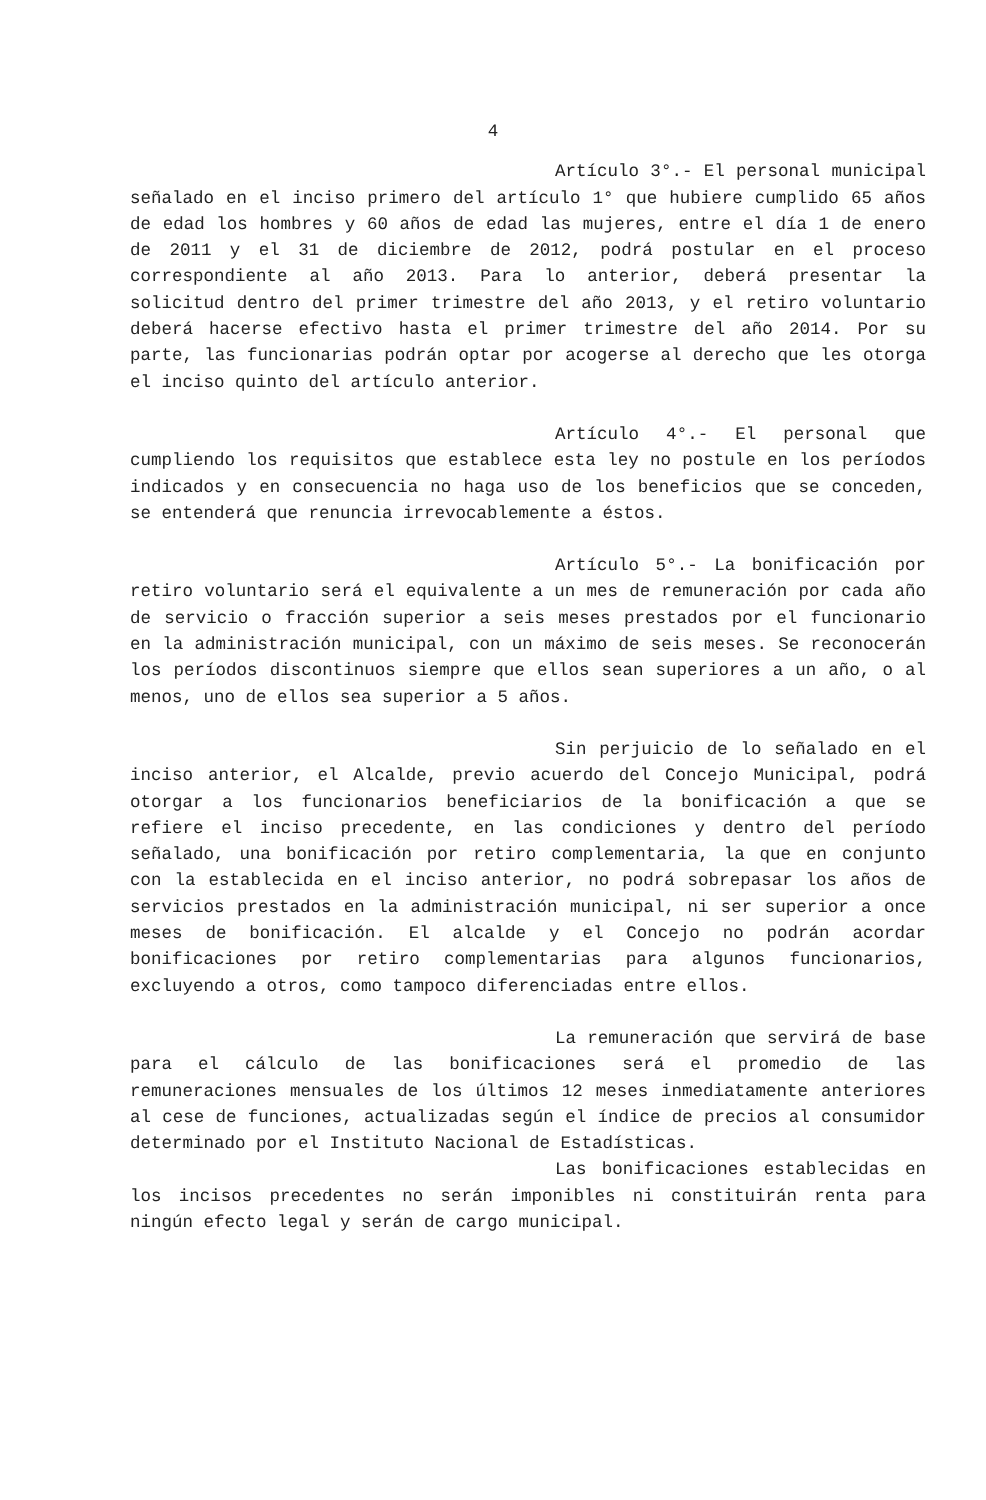4
Artículo 3°.- El personal municipal señalado en el inciso primero del artículo 1° que hubiere cumplido 65 años de edad los hombres y 60 años de edad las mujeres, entre el día 1 de enero de 2011 y el 31 de diciembre de 2012, podrá postular en el proceso correspondiente al año 2013. Para lo anterior, deberá presentar la solicitud dentro del primer trimestre del año 2013, y el retiro voluntario deberá hacerse efectivo hasta el primer trimestre del año 2014. Por su parte, las funcionarias podrán optar por acogerse al derecho que les otorga el inciso quinto del artículo anterior.
Artículo 4°.- El personal que cumpliendo los requisitos que establece esta ley no postule en los períodos indicados y en consecuencia no haga uso de los beneficios que se conceden, se entenderá que renuncia irrevocablemente a éstos.
Artículo 5°.- La bonificación por retiro voluntario será el equivalente a un mes de remuneración por cada año de servicio o fracción superior a seis meses prestados por el funcionario en la administración municipal, con un máximo de seis meses. Se reconocerán los períodos discontinuos siempre que ellos sean superiores a un año, o al menos, uno de ellos sea superior a 5 años.
Sin perjuicio de lo señalado en el inciso anterior, el Alcalde, previo acuerdo del Concejo Municipal, podrá otorgar a los funcionarios beneficiarios de la bonificación a que se refiere el inciso precedente, en las condiciones y dentro del período señalado, una bonificación por retiro complementaria, la que en conjunto con la establecida en el inciso anterior, no podrá sobrepasar los años de servicios prestados en la administración municipal, ni ser superior a once meses de bonificación. El alcalde y el Concejo no podrán acordar bonificaciones por retiro complementarias para algunos funcionarios, excluyendo a otros, como tampoco diferenciadas entre ellos.
La remuneración que servirá de base para el cálculo de las bonificaciones será el promedio de las remuneraciones mensuales de los últimos 12 meses inmediatamente anteriores al cese de funciones, actualizadas según el índice de precios al consumidor determinado por el Instituto Nacional de Estadísticas.
Las bonificaciones establecidas en los incisos precedentes no serán imponibles ni constituirán renta para ningún efecto legal y serán de cargo municipal.